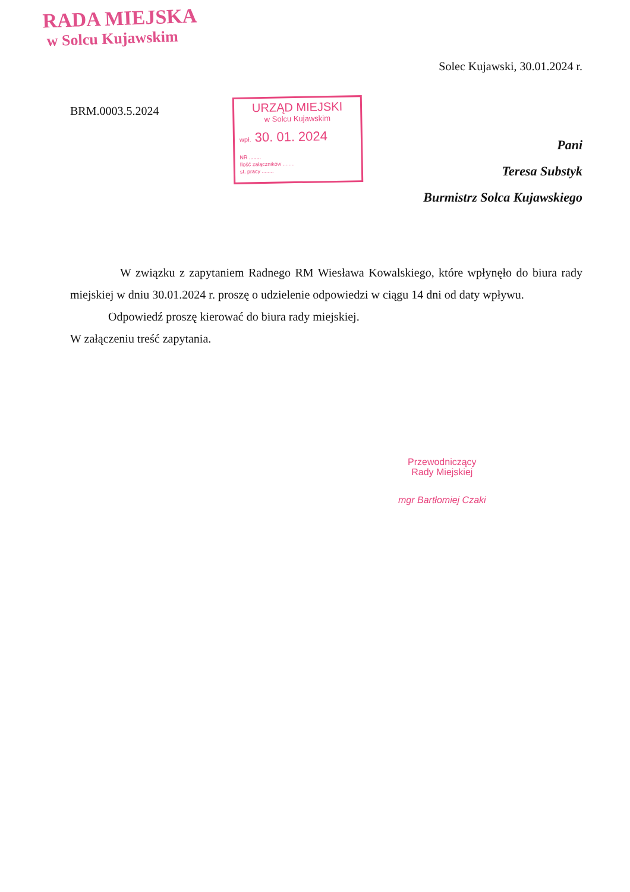RADA MIEJSKA
w Solcu Kujawskim
Solec Kujawski, 30.01.2024 r.
BRM.0003.5.2024
URZĄD MIEJSKI
w Solcu Kujawskim
wpł. 30. 01. 2024
NR ........
Ilość załączników ........
st. pracy ........
Pani
Teresa Substyk
Burmistrz Solca Kujawskiego
W związku z zapytaniem Radnego RM Wiesława Kowalskiego, które wpłynęło do biura rady miejskiej w dniu 30.01.2024 r. proszę o udzielenie odpowiedzi w ciągu 14 dni od daty wpływu.
Odpowiedź proszę kierować do biura rady miejskiej.
W załączeniu treść zapytania.
Przewodniczący
Rady Miejskiej
mgr Bartłomiej Czaki